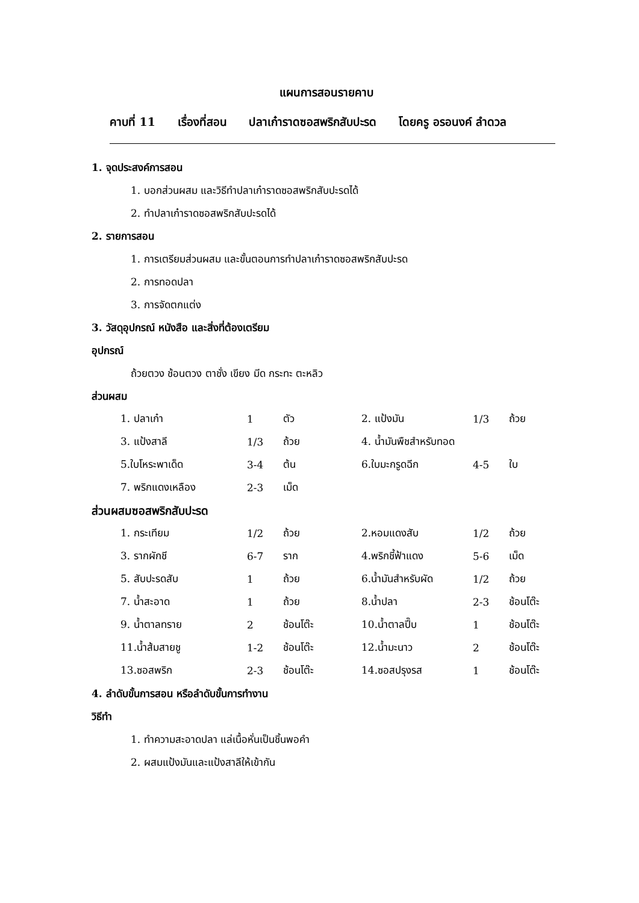แผนการสอนรายคาบ
คาบที่ 11 เรื่องที่สอน ปลาเก๋าราดซอสพริกสับปะรด โดยครู อรอนงค์ ลำดวล
1. จุดประสงค์การสอน
1. บอกส่วนผสม และวิธีทำปลาเก๋าราดซอสพริกสับปะรดได้
2. ทำปลาเก๋าราดซอสพริกสับปะรดได้
2. รายการสอน
1. การเตรียมส่วนผสม และขั้นตอนการทำปลาเก๋าราดซอสพริกสับปะรด
2. การทอดปลา
3. การจัดตกแต่ง
3. วัสดุอุปกรณ์ หนังสือ และสิ่งที่ต้องเตรียม
อุปกรณ์
ถ้วยตวง ช้อนตวง ตาชั่ง เขียง มีด กระทะ ตะหลิว
ส่วนผสม
| 1. ปลาเก๋า | 1 | ตัว | 2. แป้งมัน | 1/3 | ถ้วย |
| 3. แป้งสาลี | 1/3 | ถ้วย | 4. น้ำมันพืชสำหรับทอด | | |
| 5.ใบโหระพาเด็ด | 3-4 | ต้น | 6.ใบมะกรูดฉีก | 4-5 | ใบ |
| 7. พริกแดงเหลือง | 2-3 | เม็ด | | | |
ส่วนผสมซอสพริกสับปะรด
| 1. กระเทียม | 1/2 | ถ้วย | 2.หอมแดงสับ | 1/2 | ถ้วย |
| 3. รากผักชี | 6-7 | ราก | 4.พริกชี้ฟ้าแดง | 5-6 | เม็ด |
| 5. สับปะรดสับ | 1 | ถ้วย | 6.น้ำมันสำหรับผัด | 1/2 | ถ้วย |
| 7. น้ำสะอาด | 1 | ถ้วย | 8.น้ำปลา | 2-3 | ช้อนโต๊ะ |
| 9. น้ำตาลทราย | 2 | ช้อนโต๊ะ | 10.น้ำตาลปี๊บ | 1 | ช้อนโต๊ะ |
| 11.น้ำส้มสายชู | 1-2 | ช้อนโต๊ะ | 12.น้ำมะนาว | 2 | ช้อนโต๊ะ |
| 13.ซอสพริก | 2-3 | ช้อนโต๊ะ | 14.ซอสปรุงรส | 1 | ช้อนโต๊ะ |
4. ลำดับขั้นการสอน หรือลำดับขั้นการทำงาน
วิธีทำ
1. ทำความสะอาดปลา แล่เนื้อหั่นเป็นชิ้นพอคำ
2. ผสมแป้งมันและแป้งสาลีให้เข้ากัน